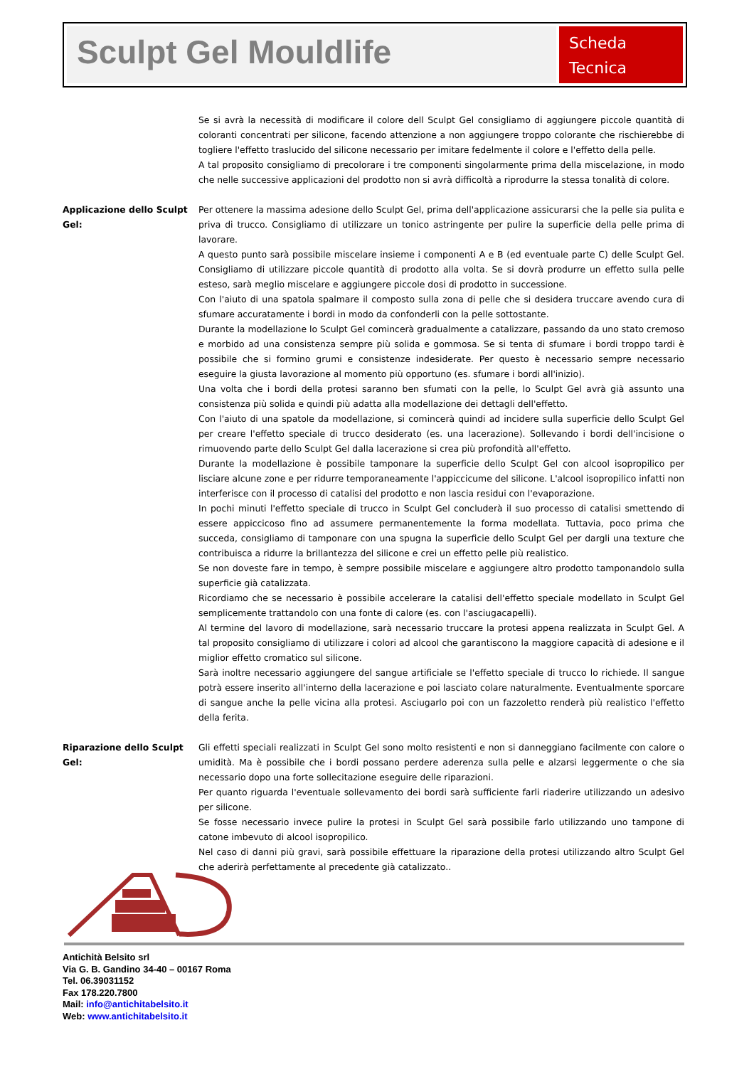Sculpt Gel Mouldlife
Scheda
Tecnica
Se si avrà la necessità di modificare il colore dell Sculpt Gel consigliamo di aggiungere piccole quantità di coloranti concentrati per silicone, facendo attenzione a non aggiungere troppo colorante che rischierebbe di togliere l'effetto traslucido del silicone necessario per imitare fedelmente il colore e l'effetto della pelle.
A tal proposito consigliamo di precolorare i tre componenti singolarmente prima della miscelazione, in modo che nelle successive applicazioni del prodotto non si avrà difficoltà a riprodurre la stessa tonalità di colore.
Applicazione dello Sculpt Gel:
Per ottenere la massima adesione dello Sculpt Gel, prima dell'applicazione assicurarsi che la pelle sia pulita e priva di trucco. Consigliamo di utilizzare un tonico astringente per pulire la superficie della pelle prima di lavorare.
A questo punto sarà possibile miscelare insieme i componenti A e B (ed eventuale parte C) delle Sculpt Gel. Consigliamo di utilizzare piccole quantità di prodotto alla volta. Se si dovrà produrre un effetto sulla pelle esteso, sarà meglio miscelare e aggiungere piccole dosi di prodotto in successione.
Con l'aiuto di una spatola spalmare il composto sulla zona di pelle che si desidera truccare avendo cura di sfumare accuratamente i bordi in modo da confonderli con la pelle sottostante.
Durante la modellazione lo Sculpt Gel comincerà gradualmente a catalizzare, passando da uno stato cremoso e morbido ad una consistenza sempre più solida e gommosa. Se si tenta di sfumare i bordi troppo tardi è possibile che si formino grumi e consistenze indesiderate. Per questo è necessario sempre necessario eseguire la giusta lavorazione al momento più opportuno (es. sfumare i bordi all'inizio).
Una volta che i bordi della protesi saranno ben sfumati con la pelle, lo Sculpt Gel avrà già assunto una consistenza più solida e quindi più adatta alla modellazione dei dettagli dell'effetto.
Con l'aiuto di una spatole da modellazione, si comincerà quindi ad incidere sulla superficie dello Sculpt Gel per creare l'effetto speciale di trucco desiderato (es. una lacerazione). Sollevando i bordi dell'incisione o rimuovendo parte dello Sculpt Gel dalla lacerazione si crea più profondità all'effetto.
Durante la modellazione è possibile tamponare la superficie dello Sculpt Gel con alcool isopropilico per lisciare alcune zone e per ridurre temporaneamente l'appiccicume del silicone. L'alcool isopropilico infatti non interferisce con il processo di catalisi del prodotto e non lascia residui con l'evaporazione.
In pochi minuti l'effetto speciale di trucco in Sculpt Gel concluderà il suo processo di catalisi smettendo di essere appiccicoso fino ad assumere permanentemente la forma modellata. Tuttavia, poco prima che succeda, consigliamo di tamponare con una spugna la superficie dello Sculpt Gel per dargli una texture che contribuisca a ridurre la brillantezza del silicone e crei un effetto pelle più realistico.
Se non doveste fare in tempo, è sempre possibile miscelare e aggiungere altro prodotto tamponandolo sulla superficie già catalizzata.
Ricordiamo che se necessario è possibile accelerare la catalisi dell'effetto speciale modellato in Sculpt Gel semplicemente trattandolo con una fonte di calore (es. con l'asciugacapelli).
Al termine del lavoro di modellazione, sarà necessario truccare la protesi appena realizzata in Sculpt Gel. A tal proposito consigliamo di utilizzare i colori ad alcool che garantiscono la maggiore capacità di adesione e il miglior effetto cromatico sul silicone.
Sarà inoltre necessario aggiungere del sangue artificiale se l'effetto speciale di trucco lo richiede. Il sangue potrà essere inserito all'interno della lacerazione e poi lasciato colare naturalmente. Eventualmente sporcare di sangue anche la pelle vicina alla protesi. Asciugarlo poi con un fazzoletto renderà più realistico l'effetto della ferita.
Riparazione dello Sculpt Gel:
Gli effetti speciali realizzati in Sculpt Gel sono molto resistenti e non si danneggiano facilmente con calore o umidità. Ma è possibile che i bordi possano perdere aderenza sulla pelle e alzarsi leggermente o che sia necessario dopo una forte sollecitazione eseguire delle riparazioni.
Per quanto riguarda l'eventuale sollevamento dei bordi sarà sufficiente farli riaderire utilizzando un adesivo per silicone.
Se fosse necessario invece pulire la protesi in Sculpt Gel sarà possibile farlo utilizzando uno tampone di catone imbevuto di alcool isopropilico.
Nel caso di danni più gravi, sarà possibile effettuare la riparazione della protesi utilizzando altro Sculpt Gel che aderirà perfettamente al precedente già catalizzato..
Antichità Belsito srl
Via G. B. Gandino 34-40 – 00167 Roma
Tel. 06.39031152
Fax 178.220.7800
Mail: info@antichitabelsito.it
Web: www.antichitabelsito.it